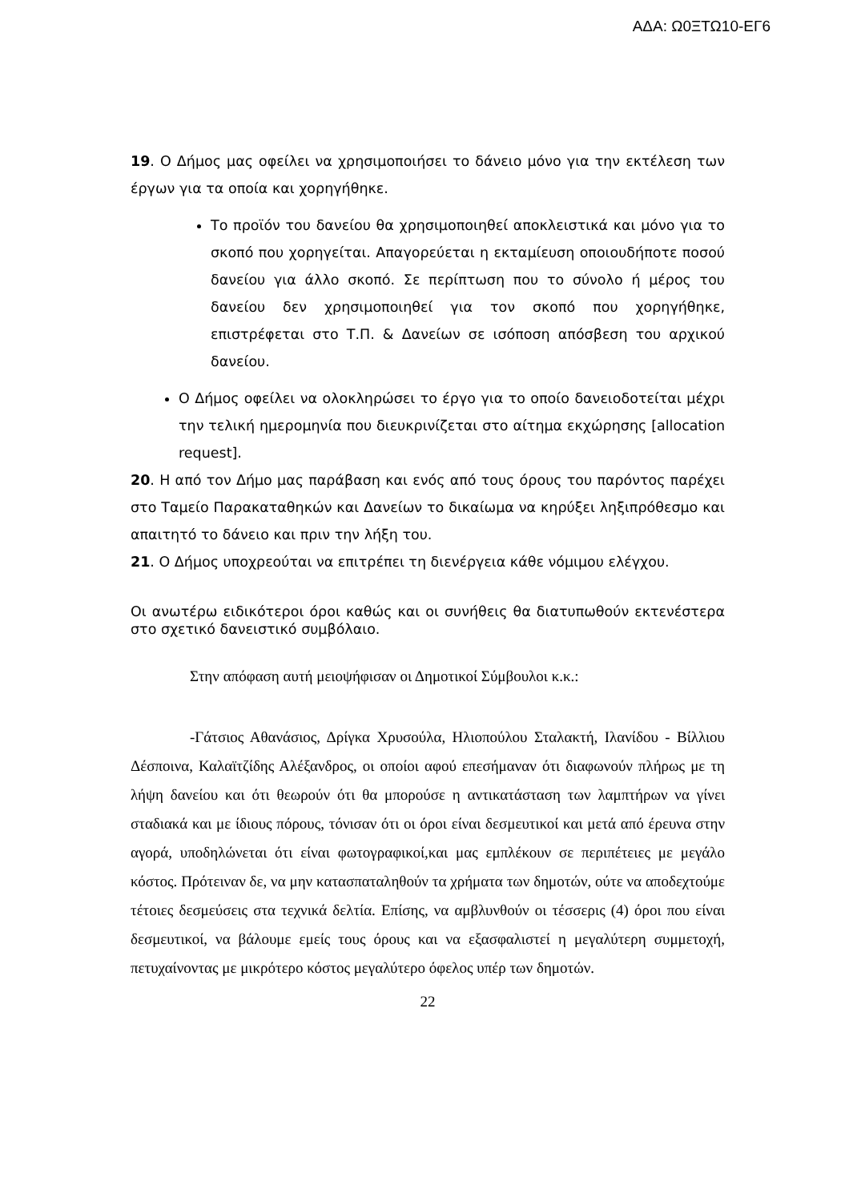ΑΔΑ: Ω0ΞΤΩ10-ΕΓ6
19. Ο Δήμος μας οφείλει να χρησιμοποιήσει το δάνειο μόνο για την εκτέλεση των έργων για τα οποία και χορηγήθηκε.
Το προϊόν του δανείου θα χρησιμοποιηθεί αποκλειστικά και μόνο για το σκοπό που χορηγείται. Απαγορεύεται η εκταμίευση οποιουδήποτε ποσού δανείου για άλλο σκοπό. Σε περίπτωση που το σύνολο ή μέρος του δανείου δεν χρησιμοποιηθεί για τον σκοπό που χορηγήθηκε, επιστρέφεται στο Τ.Π. & Δανείων σε ισόποση απόσβεση του αρχικού δανείου.
Ο Δήμος οφείλει να ολοκληρώσει το έργο για το οποίο δανειοδοτείται μέχρι την τελική ημερομηνία που διευκρινίζεται στο αίτημα εκχώρησης [allocation request].
20. Η από τον Δήμο μας παράβαση και ενός από τους όρους του παρόντος παρέχει στο Ταμείο Παρακαταθηκών και Δανείων το δικαίωμα να κηρύξει ληξιπρόθεσμο και απαιτητό το δάνειο και πριν την λήξη του.
21. Ο Δήμος υποχρεούται να επιτρέπει τη διενέργεια κάθε νόμιμου ελέγχου.
Οι ανωτέρω ειδικότεροι όροι καθώς και οι συνήθεις θα διατυπωθούν εκτενέστερα στο σχετικό δανειστικό συμβόλαιο.
Στην απόφαση αυτή μειοψήφισαν οι Δημοτικοί Σύμβουλοι κ.κ.:
-Γάτσιος Αθανάσιος, Δρίγκα Χρυσούλα, Ηλιοπούλου Σταλακτή, Ιλανίδου - Βίλλιου Δέσποινα, Καλαϊτζίδης Αλέξανδρος, οι οποίοι αφού επεσήμαναν ότι διαφωνούν πλήρως με τη λήψη δανείου και ότι θεωρούν ότι θα μπορούσε η αντικατάσταση των λαμπτήρων να γίνει σταδιακά και με ίδιους πόρους, τόνισαν ότι οι όροι είναι δεσμευτικοί και μετά από έρευνα στην αγορά, υποδηλώνεται ότι είναι φωτογραφικοί,και μας εμπλέκουν σε περιπέτειες με μεγάλο κόστος. Πρότειναν δε, να μην κατασπαταληθούν τα χρήματα των δημοτών, ούτε να αποδεχτούμε τέτοιες δεσμεύσεις στα τεχνικά δελτία. Επίσης, να αμβλυνθούν οι τέσσερις (4) όροι που είναι δεσμευτικοί, να βάλουμε εμείς τους όρους και να εξασφαλιστεί η μεγαλύτερη συμμετοχή, πετυχαίνοντας με μικρότερο κόστος μεγαλύτερο όφελος υπέρ των δημοτών.
22